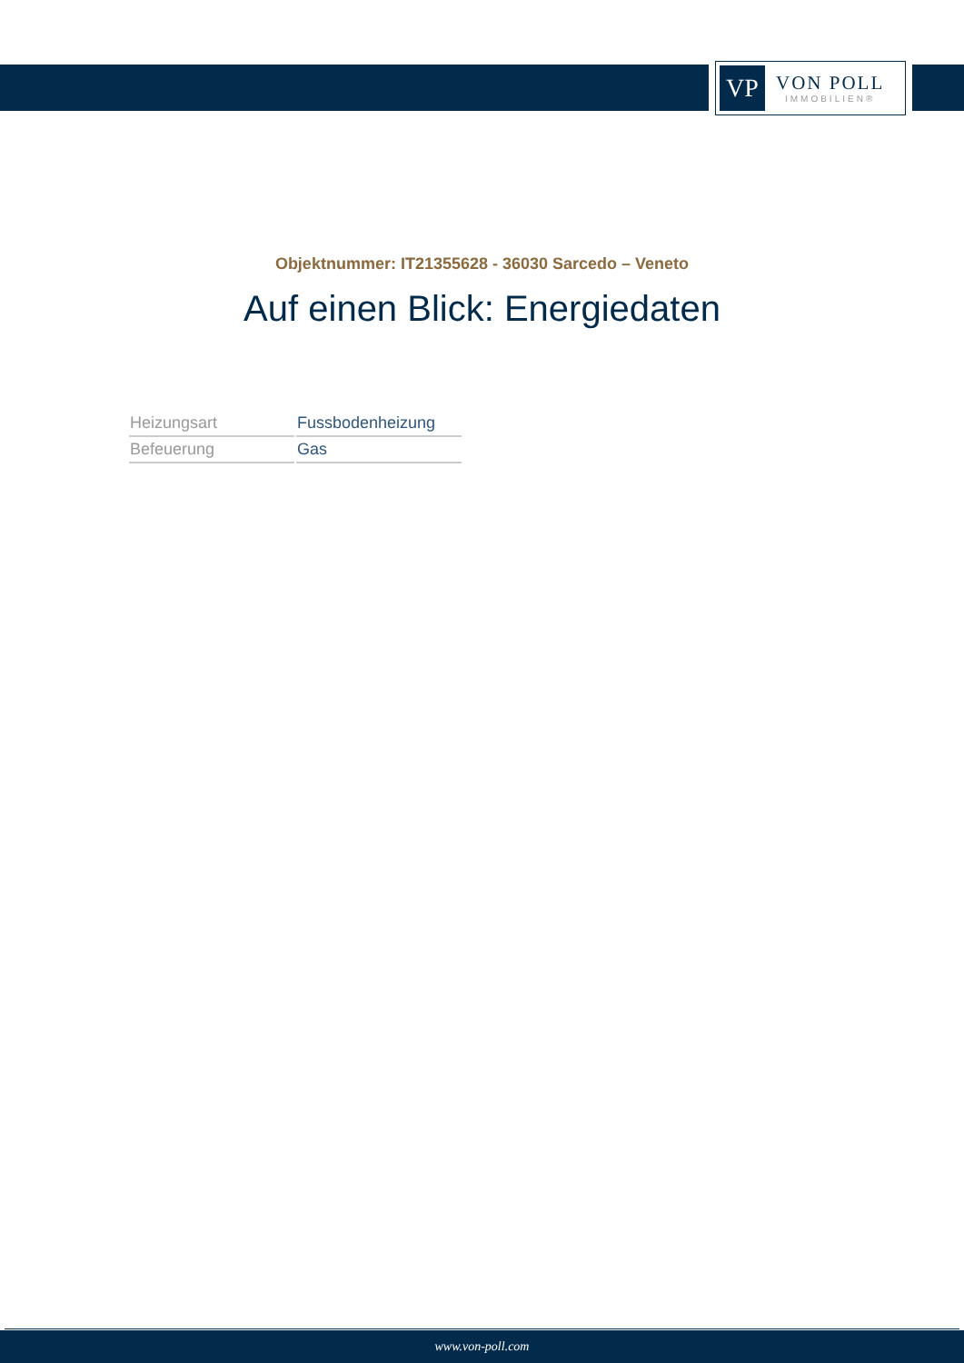VP
VON POLL
IMMOBILIEN®
Objektnummer: IT21355628 - 36030 Sarcedo – Veneto
Auf einen Blick: Energiedaten
| Heizungsart | Fussbodenheizung |
| Befeuerung | Gas |
www.von-poll.com